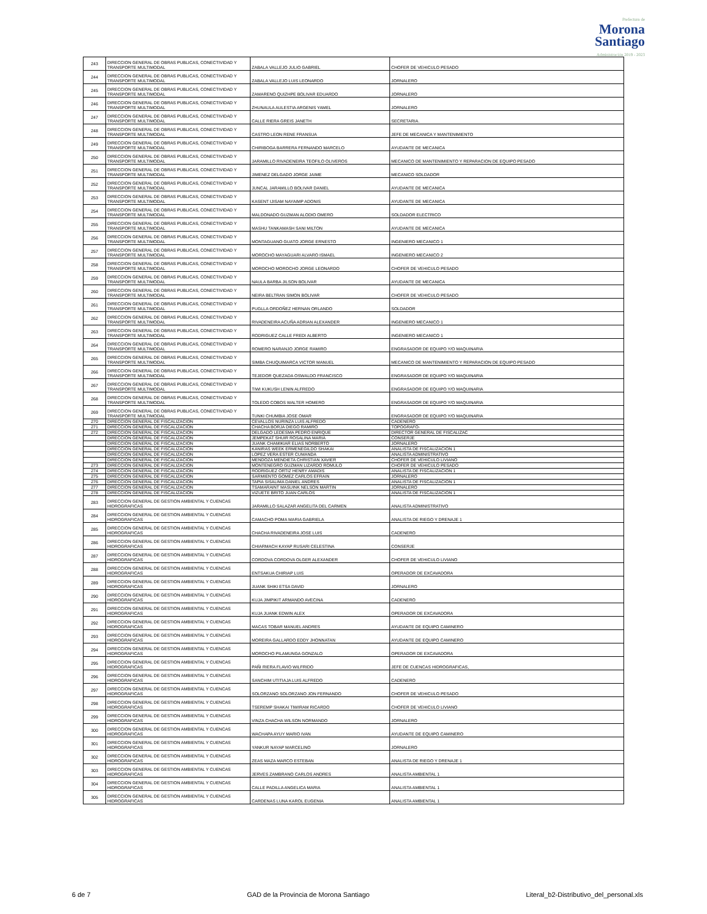Prefectura de
Morona
Santiago
Administración 2019 - 2023
| 243 | DIRECCION GENERAL DE OBRAS PUBLICAS, CONECTIVIDAD Y TRANSPORTE MULTIMODAL | ZABALA VALLEJO JULIO GABRIEL | CHOFER DE VEHICULO PESADO |
| 244 | DIRECCION GENERAL DE OBRAS PUBLICAS, CONECTIVIDAD Y TRANSPORTE MULTIMODAL | ZABALA VALLEJO LUIS LEONARDO | JORNALERO |
| 245 | DIRECCION GENERAL DE OBRAS PUBLICAS, CONECTIVIDAD Y TRANSPORTE MULTIMODAL | ZAMARENO QUIZHPE BOLIVAR EDUARDO | JORNALERO |
| 246 | DIRECCION GENERAL DE OBRAS PUBLICAS, CONECTIVIDAD Y TRANSPORTE MULTIMODAL | ZHUNAULA AULESTIA ARGENIS YAMEL | JORNALERO |
| 247 | DIRECCION GENERAL DE OBRAS PUBLICAS, CONECTIVIDAD Y TRANSPORTE MULTIMODAL | CALLE RIERA GREIS JANETH | SECRETARIA. |
| 248 | DIRECCION GENERAL DE OBRAS PUBLICAS, CONECTIVIDAD Y TRANSPORTE MULTIMODAL | CASTRO LEON RENE FRANSUA | JEFE DE MECANICA Y MANTENIMIENTO |
| 249 | DIRECCION GENERAL DE OBRAS PUBLICAS, CONECTIVIDAD Y TRANSPORTE MULTIMODAL | CHIRIBOGA BARRERA FERNANDO MARCELO | AYUDANTE DE MECANICA |
| 250 | DIRECCION GENERAL DE OBRAS PUBLICAS, CONECTIVIDAD Y TRANSPORTE MULTIMODAL | JARAMILLO RIVADENEIRA TEOFILO OLIVEROS | MECANICO DE MANTENIMIENTO Y REPARACION DE EQUIPO PESADO |
| 251 | DIRECCION GENERAL DE OBRAS PUBLICAS, CONECTIVIDAD Y TRANSPORTE MULTIMODAL | JIMENEZ DELGADO JORGE JAIME | MECANICO SOLDADOR |
| 252 | DIRECCION GENERAL DE OBRAS PUBLICAS, CONECTIVIDAD Y TRANSPORTE MULTIMODAL | JUNCAL JARAMILLO BOLIVAR DANIEL | AYUDANTE DE MECANICA |
| 253 | DIRECCION GENERAL DE OBRAS PUBLICAS, CONECTIVIDAD Y TRANSPORTE MULTIMODAL | KASENT IJISAM NAYAIMP ADONIS | AYUDANTE DE MECANICA |
| 254 | DIRECCION GENERAL DE OBRAS PUBLICAS, CONECTIVIDAD Y TRANSPORTE MULTIMODAL | MALDONADO GUZMAN ALODIO OMERO | SOLDADOR ELECTRICO |
| 255 | DIRECCION GENERAL DE OBRAS PUBLICAS, CONECTIVIDAD Y TRANSPORTE MULTIMODAL | MASHU TANKAMASH SANI MILTON | AYUDANTE DE MECANICA |
| 256 | DIRECCION GENERAL DE OBRAS PUBLICAS, CONECTIVIDAD Y TRANSPORTE MULTIMODAL | MONTAGUANO GUATO JORGE ERNESTO | INGENIERO MECANICO 1 |
| 257 | DIRECCION GENERAL DE OBRAS PUBLICAS, CONECTIVIDAD Y TRANSPORTE MULTIMODAL | MOROCHO MAYAGUARI ALVARO ISMAEL | INGENIERO MECANICO 2 |
| 258 | DIRECCION GENERAL DE OBRAS PUBLICAS, CONECTIVIDAD Y TRANSPORTE MULTIMODAL | MOROCHO MOROCHO JORGE LEONARDO | CHOFER DE VEHICULO PESADO |
| 259 | DIRECCION GENERAL DE OBRAS PUBLICAS, CONECTIVIDAD Y TRANSPORTE MULTIMODAL | NAULA BARBA JILSON BOLIVAR | AYUDANTE DE MECANICA |
| 260 | DIRECCION GENERAL DE OBRAS PUBLICAS, CONECTIVIDAD Y TRANSPORTE MULTIMODAL | NEIRA BELTRAN SIMON BOLIVAR | CHOFER DE VEHICULO PESADO |
| 261 | DIRECCION GENERAL DE OBRAS PUBLICAS, CONECTIVIDAD Y TRANSPORTE MULTIMODAL | PUGLLA ORDOÑEZ HERNAN ORLANDO | SOLDADOR |
| 262 | DIRECCION GENERAL DE OBRAS PUBLICAS, CONECTIVIDAD Y TRANSPORTE MULTIMODAL | RIVADENEIRA ACUÑA ADRIAN ALEXANDER | INGENIERO MECANICO 1 |
| 263 | DIRECCION GENERAL DE OBRAS PUBLICAS, CONECTIVIDAD Y TRANSPORTE MULTIMODAL | RODRIGUEZ CALLE FREDI ALBERTO | INGENIERO MECANICO 1 |
| 264 | DIRECCION GENERAL DE OBRAS PUBLICAS, CONECTIVIDAD Y TRANSPORTE MULTIMODAL | ROMERO NARANJO JORGE RAMIRO | ENGRASADOR DE EQUIPO Y/O MAQUINARIA |
| 265 | DIRECCION GENERAL DE OBRAS PUBLICAS, CONECTIVIDAD Y TRANSPORTE MULTIMODAL | SIMBA CHUQUIMARCA VICTOR MANUEL | MECANICO DE MANTENIMIENTO Y REPARACION DE EQUIPO PESADO |
| 266 | DIRECCION GENERAL DE OBRAS PUBLICAS, CONECTIVIDAD Y TRANSPORTE MULTIMODAL | TEJEDOR QUEZADA OSWALDO FRANCISCO | ENGRASADOR DE EQUIPO Y/O MAQUINARIA |
| 267 | DIRECCION GENERAL DE OBRAS PUBLICAS, CONECTIVIDAD Y TRANSPORTE MULTIMODAL | TIWI KUKUSH LENIN ALFREDO | ENGRASADOR DE EQUIPO Y/O MAQUINARIA |
| 268 | DIRECCION GENERAL DE OBRAS PUBLICAS, CONECTIVIDAD Y TRANSPORTE MULTIMODAL | TOLEDO COBOS WALTER HOMERO | ENGRASADOR DE EQUIPO Y/O MAQUINARIA |
| 269 | DIRECCION GENERAL DE OBRAS PUBLICAS, CONECTIVIDAD Y TRANSPORTE MULTIMODAL | TUNKI CHUMBIA JOSE OMAR | ENGRASADOR DE EQUIPO Y/O MAQUINARIA |
| 270 | DIRECCION GENERAL DE FISCALIZACION | CEVALLOS NURINZA LUIS ALFREDO | CADENERO |
| 271 | DIRECCION GENERAL DE FISCALIZACION | CHACHA BORJA DIEGO RAMIRO | TOPOGRAFO- |
| 272 | DIRECCION GENERAL DE FISCALIZACION | DELGADO LEDESMA PEDRO ENRIQUE | DIRECTOR GENERAL DE FISCALIZAC |
| | DIRECCION GENERAL DE FISCALIZACION | JEMPEKAT SHUIR ROSALINA MARIA | CONSERJE |
| | DIRECCION GENERAL DE FISCALIZACION | JUANK CHAMIKIAR ELIAS NORBERTO | JORNALERO |
| | DIRECCION GENERAL DE FISCALIZACION | KANIRAS WEEK ERMENEGILDO SHAKAI | ANALISTA DE FISCALIZACION 1 |
| | DIRECCION GENERAL DE FISCALIZACION | LOPEZ VERA ESTER CUMANDA | ANALISTA ADMINISTRATIVO |
| | DIRECCION GENERAL DE FISCALIZACION | MENDOZA MENDIETA CHRISTIAN XAVIER | CHOFER DE VEHICULO LIVIANO |
| 273 | DIRECCION GENERAL DE FISCALIZACION | MONTENEGRO GUZMAN LIZARDO ROMULO | CHOFER DE VEHICULO PESADO |
| 274 | DIRECCION GENERAL DE FISCALIZACION | RODRIGUEZ ORTIZ HENRY AMADIS | ANALISTA DE FISCALIZACION 1 |
| 275 | DIRECCION GENERAL DE FISCALIZACION | SARMIENTO GOMEZ CARLOS EFRAIN | JORNALERO |
| 276 | DIRECCION GENERAL DE FISCALIZACION | TAPIA SISALIMA DANIEL ANDRES | ANALISTA DE FISCALIZACION 1 |
| 277 | DIRECCION GENERAL DE FISCALIZACION | TSAMARAINT MASUINK NELSON MARTIN | JORNALERO |
| 278 | DIRECCION GENERAL DE FISCALIZACION | VIZUETE BRITO JUAN CARLOS | ANALISTA DE FISCALIZACION 1 |
| 283 | DIRECCION GENERAL DE GESTION AMBIENTAL Y CUENCAS HIDROGRAFICAS | JARAMILLO SALAZAR ANGELITA DEL CARMEN | ANALISTA ADMINISTRATIVO |
| 284 | DIRECCION GENERAL DE GESTION AMBIENTAL Y CUENCAS HIDROGRAFICAS | CAMACHO POMA MARIA GABRIELA | ANALISTA DE RIEGO Y DRENAJE 1 |
| 285 | DIRECCION GENERAL DE GESTION AMBIENTAL Y CUENCAS HIDROGRAFICAS | CHACHA RIVADENEIRA JOSE LUIS | CADENERO |
| 286 | DIRECCION GENERAL DE GESTION AMBIENTAL Y CUENCAS HIDROGRAFICAS | CHIARMACH KAYAP RUSARI CELESTINA | CONSERJE |
| 287 | DIRECCION GENERAL DE GESTION AMBIENTAL Y CUENCAS HIDROGRAFICAS | CORDOVA CORDOVA OLGER ALEXANDER | CHOFER DE VEHICULO LIVIANO |
| 288 | DIRECCION GENERAL DE GESTION AMBIENTAL Y CUENCAS HIDROGRAFICAS | ENTSAKUA CHIRIAP LUIS | OPERADOR DE EXCAVADORA |
| 289 | DIRECCION GENERAL DE GESTION AMBIENTAL Y CUENCAS HIDROGRAFICAS | JUANK SHIKI ETSA DAVID | JORNALERO |
| 290 | DIRECCION GENERAL DE GESTION AMBIENTAL Y CUENCAS HIDROGRAFICAS | KUJA JIMPIKIT ARMANDO AVECINA | CADENERO |
| 291 | DIRECCION GENERAL DE GESTION AMBIENTAL Y CUENCAS HIDROGRAFICAS | KUJA JUANK EDWIN ALEX | OPERADOR DE EXCAVADORA |
| 292 | DIRECCION GENERAL DE GESTION AMBIENTAL Y CUENCAS HIDROGRAFICAS | MACAS TOBAR MANUEL ANDRES | AYUDANTE DE EQUIPO CAMINERO |
| 293 | DIRECCION GENERAL DE GESTION AMBIENTAL Y CUENCAS HIDROGRAFICAS | MOREIRA GALLARDO EDDY JHONNATAN | AYUDANTE DE EQUIPO CAMINERO |
| 294 | DIRECCION GENERAL DE GESTION AMBIENTAL Y CUENCAS HIDROGRAFICAS | MOROCHO PILAMUNGA GONZALO | OPERADOR DE EXCAVADORA |
| 295 | DIRECCION GENERAL DE GESTION AMBIENTAL Y CUENCAS HIDROGRAFICAS | PAÑI RIERA FLAVIO WILFRIDO | JEFE DE CUENCAS HIDROGRAFICAS, |
| 296 | DIRECCION GENERAL DE GESTION AMBIENTAL Y CUENCAS HIDROGRAFICAS | SANCHIM UTITIAJA LUIS ALFREDO | CADENERO |
| 297 | DIRECCION GENERAL DE GESTION AMBIENTAL Y CUENCAS HIDROGRAFICAS | SOLORZANO SOLORZANO JON FERNANDO | CHOFER DE VEHICULO PESADO |
| 298 | DIRECCION GENERAL DE GESTION AMBIENTAL Y CUENCAS HIDROGRAFICAS | TSEREMP SHAKAI TIWIRAM RICARDO | CHOFER DE VEHICULO LIVIANO |
| 299 | DIRECCION GENERAL DE GESTION AMBIENTAL Y CUENCAS HIDROGRAFICAS | VINZA CHACHA WILSON NORMANDO | JORNALERO |
| 300 | DIRECCION GENERAL DE GESTION AMBIENTAL Y CUENCAS HIDROGRAFICAS | WACHAPA AYUY MARIO IVAN | AYUDANTE DE EQUIPO CAMINERO |
| 301 | DIRECCION GENERAL DE GESTION AMBIENTAL Y CUENCAS HIDROGRAFICAS | YANKUR NAYAP MARCELINO | JORNALERO |
| 302 | DIRECCION GENERAL DE GESTION AMBIENTAL Y CUENCAS HIDROGRAFICAS | ZEAS MAZA MARCO ESTEBAN | ANALISTA DE RIEGO Y DRENAJE 1 |
| 303 | DIRECCION GENERAL DE GESTION AMBIENTAL Y CUENCAS HIDROGRAFICAS | JERVES ZAMBRANO CARLOS ANDRES | ANALISTA AMBIENTAL 1 |
| 304 | DIRECCION GENERAL DE GESTION AMBIENTAL Y CUENCAS HIDROGRAFICAS | CALLE PADILLA ANGELICA MARIA | ANALISTA AMBIENTAL 1 |
| 305 | DIRECCION GENERAL DE GESTION AMBIENTAL Y CUENCAS HIDROGRAFICAS | CARDENAS LUNA KAROL EUGENIA | ANALISTA AMBIENTAL 1 |
6 de 7 GAD de la Provincia de Morona Santiago Literal_b2-Distributivo_del_personal.xls